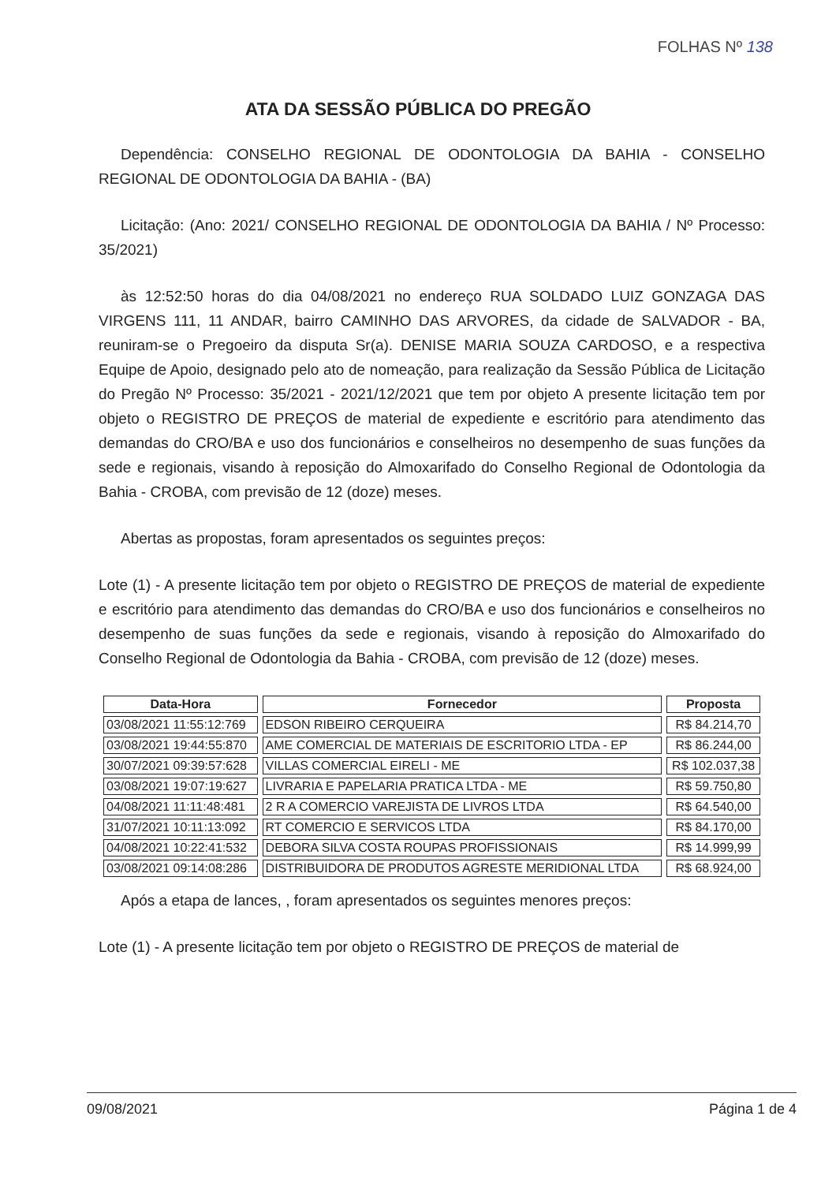FOLHAS Nº 138
ATA DA SESSÃO PÚBLICA DO PREGÃO
Dependência: CONSELHO REGIONAL DE ODONTOLOGIA DA BAHIA - CONSELHO REGIONAL DE ODONTOLOGIA DA BAHIA - (BA)
Licitação: (Ano: 2021/ CONSELHO REGIONAL DE ODONTOLOGIA DA BAHIA / Nº Processo: 35/2021)
às 12:52:50 horas do dia 04/08/2021 no endereço RUA SOLDADO LUIZ GONZAGA DAS VIRGENS 111, 11 ANDAR, bairro CAMINHO DAS ARVORES, da cidade de SALVADOR - BA, reuniram-se o Pregoeiro da disputa Sr(a). DENISE MARIA SOUZA CARDOSO, e a respectiva Equipe de Apoio, designado pelo ato de nomeação, para realização da Sessão Pública de Licitação do Pregão Nº Processo: 35/2021 - 2021/12/2021 que tem por objeto A presente licitação tem por objeto o REGISTRO DE PREÇOS de material de expediente e escritório para atendimento das demandas do CRO/BA e uso dos funcionários e conselheiros no desempenho de suas funções da sede e regionais, visando à reposição do Almoxarifado do Conselho Regional de Odontologia da Bahia - CROBA, com previsão de 12 (doze) meses.
Abertas as propostas, foram apresentados os seguintes preços:
Lote (1) - A presente licitação tem por objeto o REGISTRO DE PREÇOS de material de expediente e escritório para atendimento das demandas do CRO/BA e uso dos funcionários e conselheiros no desempenho de suas funções da sede e regionais, visando à reposição do Almoxarifado do Conselho Regional de Odontologia da Bahia - CROBA, com previsão de 12 (doze) meses.
| Data-Hora | Fornecedor | Proposta |
| --- | --- | --- |
| 03/08/2021 11:55:12:769 | EDSON RIBEIRO CERQUEIRA | R$ 84.214,70 |
| 03/08/2021 19:44:55:870 | AME COMERCIAL DE MATERIAIS DE ESCRITORIO LTDA - EP | R$ 86.244,00 |
| 30/07/2021 09:39:57:628 | VILLAS COMERCIAL EIRELI - ME | R$ 102.037,38 |
| 03/08/2021 19:07:19:627 | LIVRARIA E PAPELARIA PRATICA LTDA - ME | R$ 59.750,80 |
| 04/08/2021 11:11:48:481 | 2 R A COMERCIO VAREJISTA DE LIVROS LTDA | R$ 64.540,00 |
| 31/07/2021 10:11:13:092 | RT COMERCIO E SERVICOS LTDA | R$ 84.170,00 |
| 04/08/2021 10:22:41:532 | DEBORA SILVA COSTA ROUPAS PROFISSIONAIS | R$ 14.999,99 |
| 03/08/2021 09:14:08:286 | DISTRIBUIDORA DE PRODUTOS AGRESTE MERIDIONAL LTDA | R$ 68.924,00 |
Após a etapa de lances, , foram apresentados os seguintes menores preços:
Lote (1) - A presente licitação tem por objeto o REGISTRO DE PREÇOS de material de
09/08/2021 Página 1 de 4